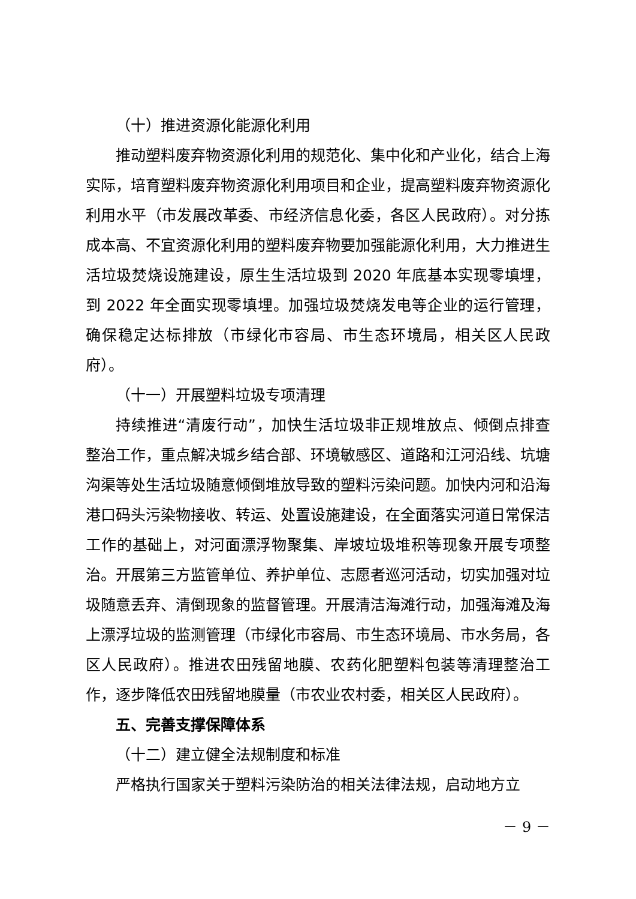（十）推进资源化能源化利用
推动塑料废弃物资源化利用的规范化、集中化和产业化，结合上海实际，培育塑料废弃物资源化利用项目和企业，提高塑料废弃物资源化利用水平（市发展改革委、市经济信息化委，各区人民政府）。对分拣成本高、不宜资源化利用的塑料废弃物要加强能源化利用，大力推进生活垃圾焚烧设施建设，原生生活垃圾到 2020 年底基本实现零填埋，到 2022 年全面实现零填埋。加强垃圾焚烧发电等企业的运行管理，确保稳定达标排放（市绿化市容局、市生态环境局，相关区人民政府）。
（十一）开展塑料垃圾专项清理
持续推进“清废行动”，加快生活垃圾非正规堆放点、倾倒点排查整治工作，重点解决城乡结合部、环境敏感区、道路和江河沿线、坑塘沟渠等处生活垃圾随意倾倒堆放导致的塑料污染问题。加快内河和沿海港口码头污染物接收、转运、处置设施建设，在全面落实河道日常保洁工作的基础上，对河面漂浮物聚集、岸坡垃圾堆积等现象开展专项整治。开展第三方监管单位、养护单位、志愿者巡河活动，切实加强对垃圾随意丢弃、清倒现象的监督管理。开展清洁海滩行动，加强海滩及海上漂浮垃圾的监测管理（市绿化市容局、市生态环境局、市水务局，各区人民政府）。推进农田残留地膜、农药化肥塑料包装等清理整治工作，逐步降低农田残留地膜量（市农业农村委，相关区人民政府）。
五、完善支撑保障体系
（十二）建立健全法规制度和标准
严格执行国家关于塑料污染防治的相关法律法规，启动地方立
－ 9 －